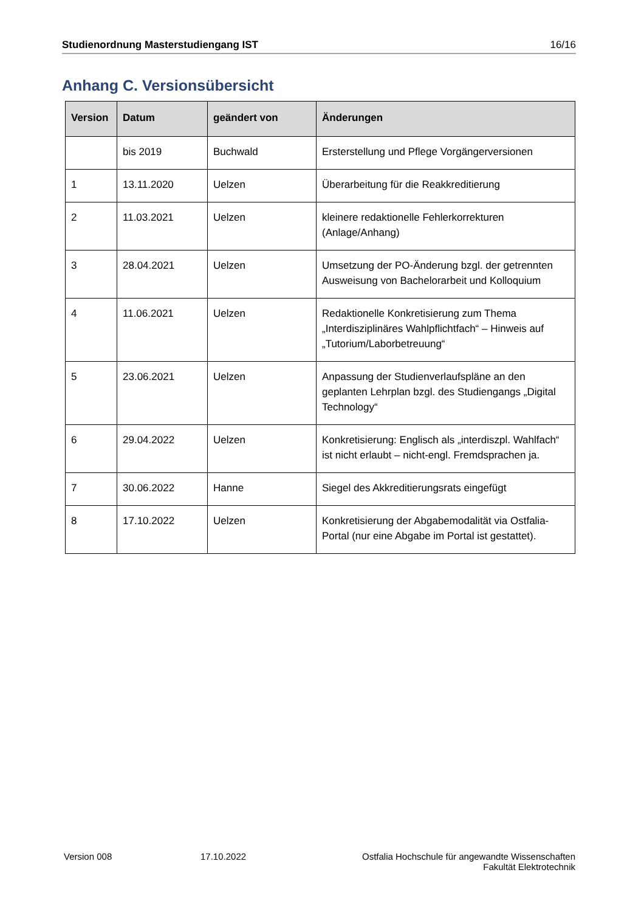Studienordnung Masterstudiengang IST 16/16
Anhang C. Versionsübersicht
| Version | Datum | geändert von | Änderungen |
| --- | --- | --- | --- |
| | bis 2019 | Buchwald | Ersterstellung und Pflege Vorgängerversionen |
| 1 | 13.11.2020 | Uelzen | Überarbeitung für die Reakkreditierung |
| 2 | 11.03.2021 | Uelzen | kleinere redaktionelle Fehlerkorrekturen (Anlage/Anhang) |
| 3 | 28.04.2021 | Uelzen | Umsetzung der PO-Änderung bzgl. der getrennten Ausweisung von Bachelorarbeit und Kolloquium |
| 4 | 11.06.2021 | Uelzen | Redaktionelle Konkretisierung zum Thema „Interdisziplinäres Wahlpflichtfach“ – Hinweis auf „Tutorium/Laborbetreuung“ |
| 5 | 23.06.2021 | Uelzen | Anpassung der Studienverlaufspläne an den geplanten Lehrplan bzgl. des Studiengangs „Digital Technology“ |
| 6 | 29.04.2022 | Uelzen | Konkretisierung: Englisch als „interdiszpl. Wahlfach“ ist nicht erlaubt – nicht-engl. Fremdsprachen ja. |
| 7 | 30.06.2022 | Hanne | Siegel des Akkreditierungsrats eingefügt |
| 8 | 17.10.2022 | Uelzen | Konkretisierung der Abgabemodalität via Ostfalia-Portal (nur eine Abgabe im Portal ist gestattet). |
Version 008 17.10.2022 Ostfalia Hochschule für angewandte Wissenschaften
Fakultät Elektrotechnik